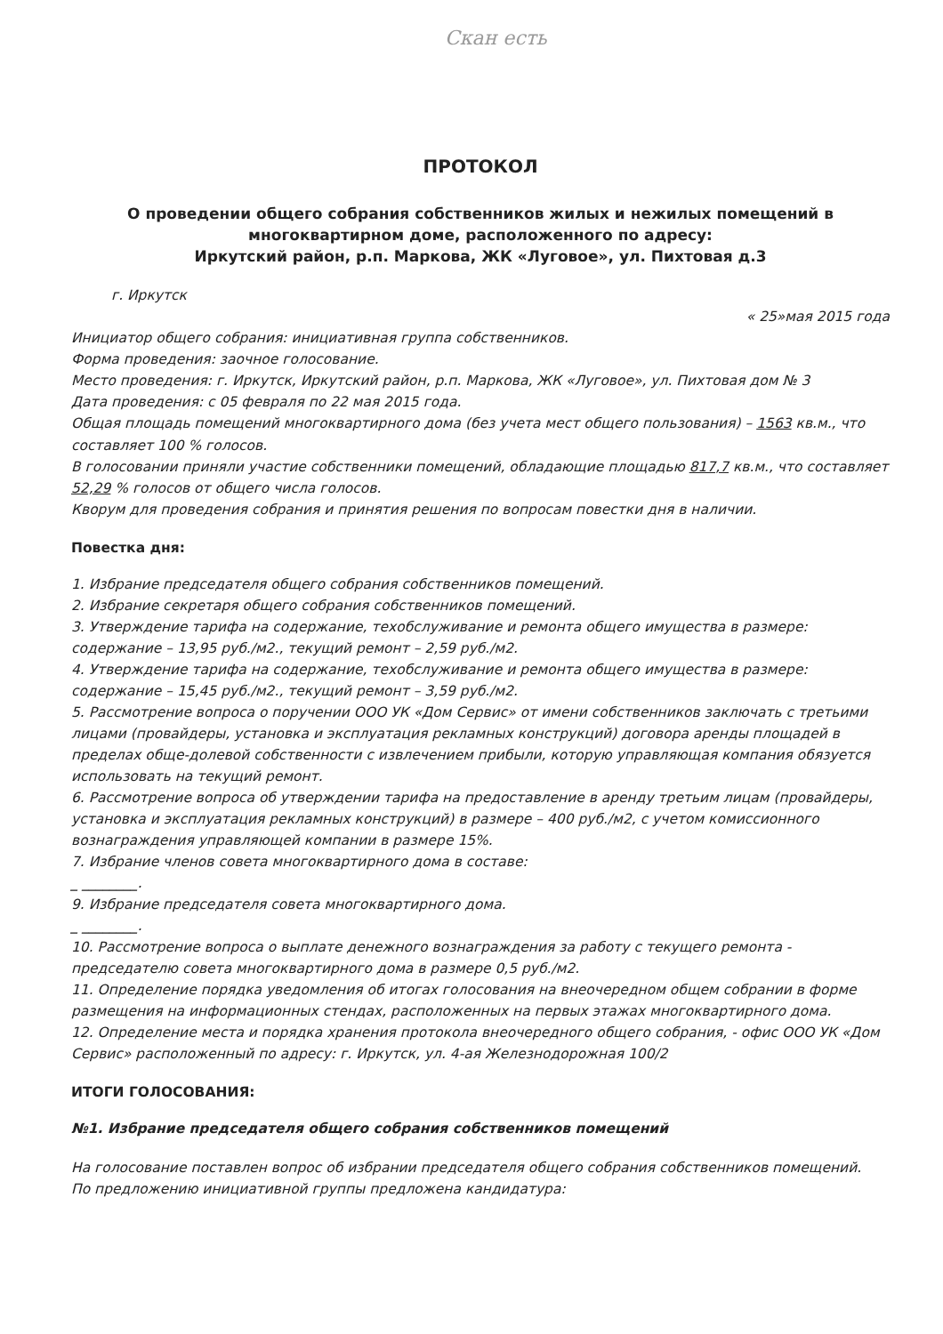Скан есть
ПРОТОКОЛ
О проведении общего собрания собственников жилых и нежилых помещений в многоквартирном доме, расположенного по адресу:
Иркутский район, р.п. Маркова, ЖК «Луговое», ул. Пихтовая д.3
г. Иркутск
« 25»мая 2015 года
Инициатор общего собрания: инициативная группа собственников.
Форма проведения: заочное голосование.
Место проведения: г. Иркутск, Иркутский район, р.п. Маркова, ЖК «Луговое», ул. Пихтовая дом № 3
Дата проведения: с 05 февраля по 22 мая 2015 года.
Общая площадь помещений многоквартирного дома (без учета мест общего пользования) – 1563 кв.м., что составляет 100 % голосов.
В голосовании приняли участие собственники помещений, обладающие площадью 817,7 кв.м., что составляет 52,29 % голосов от общего числа голосов.
Кворум для проведения собрания и принятия решения по вопросам повестки дня в наличии.
Повестка дня:
1. Избрание председателя общего собрания собственников помещений.
2. Избрание секретаря общего собрания собственников помещений.
3. Утверждение тарифа на содержание, техобслуживание и ремонта общего имущества в размере: содержание – 13,95 руб./м2., текущий ремонт – 2,59 руб./м2.
4. Утверждение тарифа на содержание, техобслуживание и ремонта общего имущества в размере: содержание – 15,45 руб./м2., текущий ремонт – 3,59 руб./м2.
5. Рассмотрение вопроса о поручении ООО УК «Дом Сервис» от имени собственников заключать с третьими лицами (провайдеры, установка и эксплуатация рекламных конструкций) договора аренды площадей в пределах обще-долевой собственности с извлечением прибыли, которую управляющая компания обязуется использовать на текущий ремонт.
6. Рассмотрение вопроса об утверждении тарифа на предоставление в аренду третьим лицам (провайдеры, установка и эксплуатация рекламных конструкций) в размере – 400 руб./м2, с учетом комиссионного вознаграждения управляющей компании в размере 15%.
7. Избрание членов совета многоквартирного дома в составе:
_ ________.
9. Избрание председателя совета многоквартирного дома.
_ ________.
10. Рассмотрение вопроса о выплате денежного вознаграждения за работу с текущего ремонта - председателю совета многоквартирного дома в размере 0,5 руб./м2.
11. Определение порядка уведомления об итогах голосования на внеочередном общем собрании в форме размещения на информационных стендах, расположенных на первых этажах многоквартирного дома.
12. Определение места и порядка хранения протокола внеочередного общего собрания, - офис ООО УК «Дом Сервис» расположенный по адресу: г. Иркутск, ул. 4-ая Железнодорожная 100/2
ИТОГИ ГОЛОСОВАНИЯ:
№1. Избрание председателя общего собрания собственников помещений
На голосование поставлен вопрос об избрании председателя общего собрания собственников помещений.
По предложению инициативной группы предложена кандидатура: